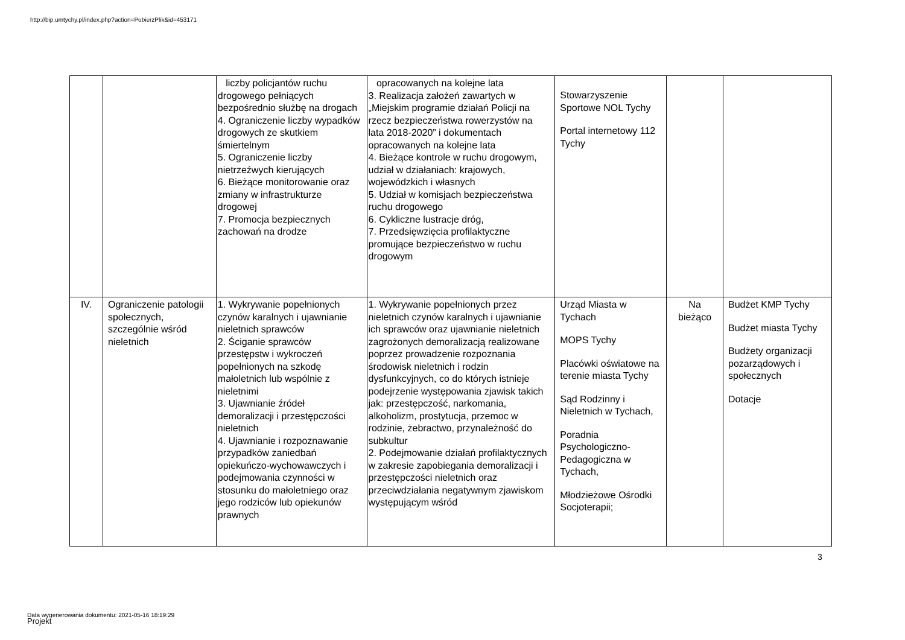http://bip.umtychy.pl/index.php?action=PobierzPlik&id=453171
| | | liczby policjantów ruchu drogowego pełniących bezpośrednio służbę na drogach 4. Ograniczenie liczby wypadków drogowych ze skutkiem śmiertelnym 5. Ograniczenie liczby nietrzeźwych kierujących 6. Bieżące monitorowanie oraz zmiany w infrastrukturze drogowej 7. Promocja bezpiecznych zachowań na drodze | opracowanych na kolejne lata 3. Realizacja założeń zawartych w „Miejskim programie działań Policji na rzecz bezpieczeństwa rowerzystów na lata 2018-2020” i dokumentach opracowanych na kolejne lata 4. Bieżące kontrole w ruchu drogowym, udział w działaniach: krajowych, wojewódzkich i własnych 5. Udział w komisjach bezpieczeństwa ruchu drogowego 6. Cykliczne lustracje dróg, 7. Przedsięwzięcia profilaktyczne promujące bezpieczeństwo w ruchu drogowym | Stowarzyszenie Sportowe NOL Tychy Portal internetowy 112 Tychy | | |
| IV. | Ograniczenie patologii społecznych, szczególnie wśród nieletnich | 1. Wykrywanie popełnionych czynów karalnych i ujawnianie nieletnich sprawców 2. Ściganie sprawców przestępstw i wykroczeń popełnionych na szkodę małoletnich lub wspólnie z nieletnimi 3. Ujawnianie źródeł demoralizacji i przestępczości nieletnich 4. Ujawnianie i rozpoznawanie przypadków zaniedbań opiekuńczo-wychowawczych i podejmowania czynności w stosunku do małoletniego oraz jego rodziców lub opiekunów prawnych | 1. Wykrywanie popełnionych przez nieletnich czynów karalnych i ujawnianie ich sprawców oraz ujawnianie nieletnich zagrożonych demoralizacją realizowane poprzez prowadzenie rozpoznania środowisk nieletnich i rodzin dysfunkcyjnych, co do których istnieje podejrzenie występowania zjawisk takich jak: przestępczość, narkomania, alkoholizm, prostytucja, przemoc w rodzinie, żebractwo, przynależność do subkultur 2. Podejmowanie działań profilaktycznych w zakresie zapobiegania demoralizacji i przestępczości nieletnich oraz przeciwdziałania negatywnym zjawiskom występującym wśród | Urząd Miasta w Tychach MOPS Tychy Placówki oświatowe na terenie miasta Tychy Sąd Rodzinny i Nieletnich w Tychach, Poradnia Psychologiczno-Pedagogiczna w Tychach, Młodzieżowe Ośrodki Socjoterapii; | Na bieżąco | Budżet KMP Tychy Budżet miasta Tychy Budżety organizacji pozarządowych i społecznych Dotacje |
3
Data wygenerowania dokumentu: 2021-05-16 18:19:29
Projekt